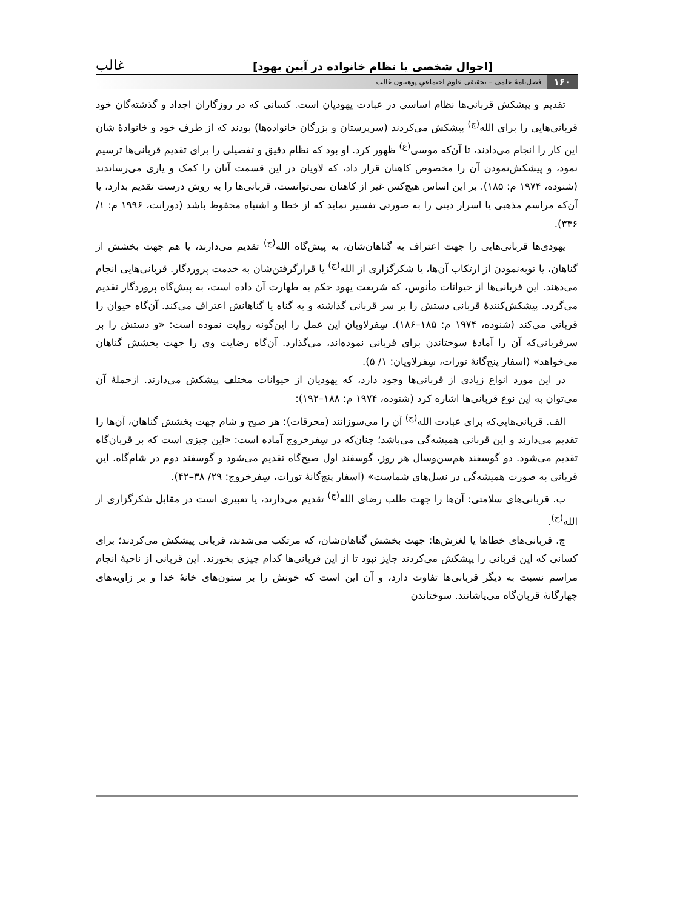[احوال شخصی یا نظام خانواده در آیین یهود] غالب
۱۶۰ فصل‌نامهٔ علمی – تحقیقی علوم اجتماعیِ پوهنتون غالب
تقدیم و پیشکش قربانی‌ها نظام اساسی در عبادت یهودیان است. کسانی که در روزگاران اجداد و گذشته‌گان خود قربانی‌هایی را برای الله<sup>(ج)</sup> پیشکش می‌کردند (سرپرستان و بزرگان خانواده‌ها) بودند که از طرف خود و خانوادهٔ شان این کار را انجام می‌دادند، تا آن‌که موسی<sup>(ع)</sup> ظهور کرد. او بود که نظام دقیق و تفصیلی را برای تقدیم قربانی‌ها ترسیم نمود، و پیشکش‌نمودن آن را مخصوص کاهنان قرار داد، که لاویان در این قسمت آنان را کمک و یاری می‌رساندند (شنوده، ۱۹۷۴ م: ۱۸۵). بر این اساس هیچ‌کس غیر از کاهنان نمی‌توانست، قربانی‌ها را به روش درست تقدیم بدارد، یا آن‌که مراسم مذهبی یا اسرار دینی را به صورتی تفسیر نماید که از خطا و اشتباه محفوظ باشد (دورانت، ۱۹۹۶ م: ۱/ ۳۴۶).
یهودی‌ها قربانی‌هایی را جهت اعتراف به گناهان‌شان، به پیش‌گاه الله<sup>(ج)</sup> تقدیم می‌دارند، یا هم جهت بخشش از گناهان، یا توبه‌نمودن از ارتکاب آن‌ها، یا شکرگزاری از الله<sup>(ج)</sup> یا قرارگرفتن‌شان به خدمت پروردگار. قربانی‌هایی انجام می‌دهند. این قربانی‌ها از حیوانات مأنوس، که شریعت یهود حکم به طهارت آن داده است، به پیش‌گاه پروردگار تقدیم می‌گردد. پیشکش‌کنندهٔ قربانی دستش را بر سر قربانی گذاشته و به گناه یا گناهانش اعتراف می‌کند. آن‌گاه حیوان را قربانی می‌کند (شنوده، ۱۹۷۴ م: ۱۸۵–۱۸۶). سِفرلاویان این عمل را این‌گونه روایت نموده است: «و دستش را بر سرقربانی‌که آن را آمادهٔ سوختاندن برای قربانی نموده‌اند، می‌گذارد. آن‌گاه رضایت وی را جهت بخشش گناهان می‌خواهد» (اسفار پنج‌گانهٔ تورات، سِفرلاویان: ۱/ ۵).
در این مورد انواع زیادی از قربانی‌ها وجود دارد، که یهودیان از حیوانات مختلف پیشکش می‌دارند. ازجملهٔ آن می‌توان به این نوع قربانی‌ها اشاره کرد (شنوده، ۱۹۷۴ م: ۱۸۸–۱۹۲):
الف. قربانی‌هایی‌که برای عبادت الله<sup>(ج)</sup> آن را می‌سوزانند (محرقات): هر صبح و شام جهت بخشش گناهان، آن‌ها را تقدیم می‌دارند و این قربانی همیشه‌گی می‌باشد؛ چنان‌که در سِفرخروج آماده است: «این چیزی است که بر قربان‌گاه تقدیم می‌شود. دو گوسفند هم‌سن‌وسال هر روز، گوسفند اول صبح‌گاه تقدیم می‌شود و گوسفند دوم در شام‌گاه. این قربانی به صورت همیشه‌گی در نسل‌های شماست» (اسفار پنج‌گانهٔ تورات، سِفرخروج: ۲۹/ ۳۸–۴۲).
ب. قربانی‌های سلامتی: آن‌ها را جهت طلب رضای الله<sup>(ج)</sup> تقدیم می‌دارند، یا تعبیری است در مقابل شکرگزاری از الله<sup>(ج)</sup>.
ج. قربانی‌های خطاها یا لغزش‌ها: جهت بخشش گناهان‌شان، که مرتکب می‌شدند، قربانی پیشکش می‌کردند؛ برای کسانی که این قربانی را پیشکش می‌کردند جایز نبود تا از این قربانی‌ها کدام چیزی بخورند. این قربانی از ناحیهٔ انجام مراسم نسبت به دیگر قربانی‌ها تفاوت دارد، و آن این است که خونش را بر ستون‌های خانهٔ خدا و بر زاویه‌های چهارگانهٔ قربان‌گاه می‌پاشانند. سوختاندن